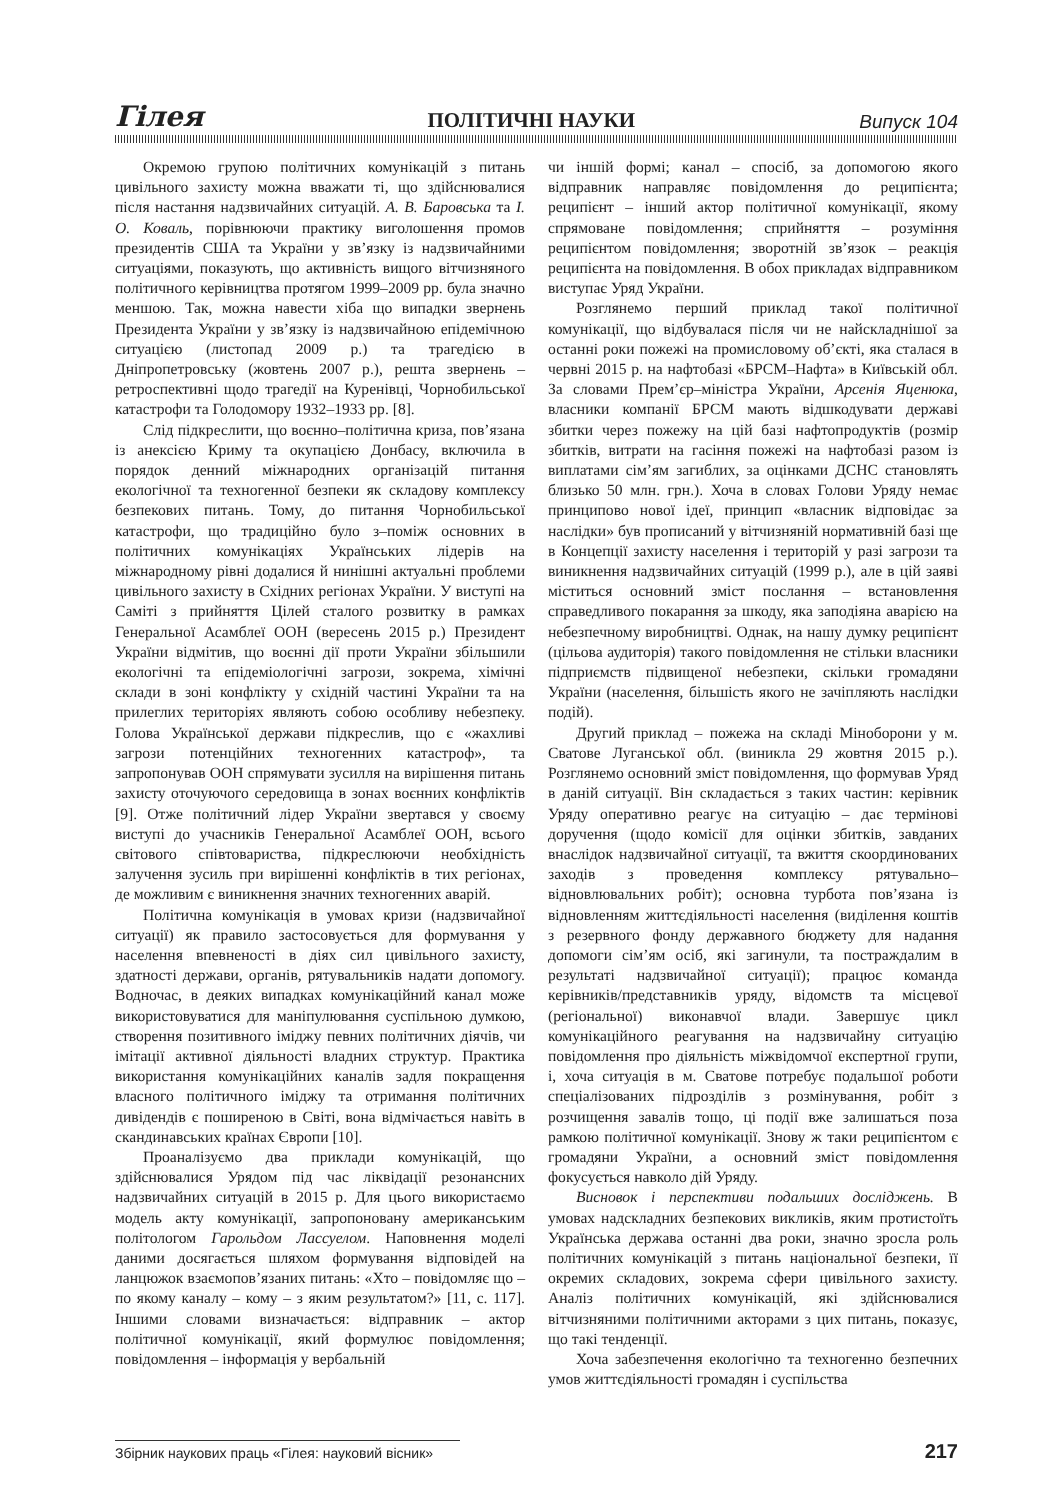Гілея ПОЛІТИЧНІ НАУКИ Випуск 104
Окремою групою політичних комунікацій з питань цивільного захисту можна вважати ті, що здійснювалися після настання надзвичайних ситуацій. А. В. Баровська та І. О. Коваль, порівнюючи практику виголошення промов президентів США та України у зв’язку із надзвичайними ситуаціями, показують, що активність вищого вітчизняного політичного керівництва протягом 1999–2009 рр. була значно меншою. Так, можна навести хіба що випадки звернень Президента України у зв’язку із надзвичайною епідемічною ситуацією (листопад 2009 р.) та трагедією в Дніпропетровську (жовтень 2007 р.), решта звернень – ретроспективні щодо трагедії на Куренівці, Чорнобильської катастрофи та Голодомору 1932–1933 рр. [8].
Слід підкреслити, що воєнно–політична криза, пов’язана із анексією Криму та окупацією Донбасу, включила в порядок денний міжнародних організацій питання екологічної та техногенної безпеки як складову комплексу безпекових питань. Тому, до питання Чорнобильської катастрофи, що традиційно було з–поміж основних в політичних комунікаціях Українських лідерів на міжнародному рівні додалися й нинішні актуальні проблеми цивільного захисту в Східних регіонах України. У виступі на Саміті з прийняття Цілей сталого розвитку в рамках Генеральної Асамблеї ООН (вересень 2015 р.) Президент України відмітив, що воєнні дії проти України збільшили екологічні та епідеміологічні загрози, зокрема, хімічні склади в зоні конфлікту у східній частині України та на прилеглих територіях являють собою особливу небезпеку. Голова Української держави підкреслив, що є «жахливі загрози потенційних техногенних катастроф», та запропонував ООН спрямувати зусилля на вирішення питань захисту оточуючого середовища в зонах воєнних конфліктів [9]. Отже політичний лідер України звертався у своєму виступі до учасників Генеральної Асамблеї ООН, всього світового співтовариства, підкреслюючи необхідність залучення зусиль при вирішенні конфліктів в тих регіонах, де можливим є виникнення значних техногенних аварій.
Політична комунікація в умовах кризи (надзвичайної ситуації) як правило застосовується для формування у населення впевненості в діях сил цивільного захисту, здатності держави, органів, рятувальників надати допомогу. Водночас, в деяких випадках комунікаційний канал може використовуватися для маніпулювання суспільною думкою, створення позитивного іміджу певних політичних діячів, чи імітації активної діяльності владних структур. Практика використання комунікаційних каналів задля покращення власного політичного іміджу та отримання політичних дивідендів є поширеною в Світі, вона відмічається навіть в скандинавських країнах Європи [10].
Проаналізуємо два приклади комунікацій, що здійснювалися Урядом під час ліквідації резонансних надзвичайних ситуацій в 2015 р. Для цього використаємо модель акту комунікації, запропоновану американським політологом Гарольдом Лассуелом. Наповнення моделі даними досягається шляхом формування відповідей на ланцюжок взаємопов’язаних питань: «Хто – повідомляє що – по якому каналу – кому – з яким результатом?» [11, с. 117]. Іншими словами визначається: відправник – актор політичної комунікації, який формулює повідомлення; повідомлення – інформація у вербальній
чи іншій формі; канал – спосіб, за допомогою якого відправник направляє повідомлення до реципієнта; реципієнт – інший актор політичної комунікації, якому спрямоване повідомлення; сприйняття – розуміння реципієнтом повідомлення; зворотній зв’язок – реакція реципієнта на повідомлення. В обох прикладах відправником виступає Уряд України.
Розглянемо перший приклад такої політичної комунікації, що відбувалася після чи не найскладнішої за останні роки пожежі на промисловому об’єкті, яка сталася в червні 2015 р. на нафтобазі «БРСМ–Нафта» в Київській обл. За словами Прем’єр–міністра України, Арсенія Яценюка, власники компанії БРСМ мають відшкодувати державі збитки через пожежу на цій базі нафтопродуктів (розмір збитків, витрати на гасіння пожежі на нафтобазі разом із виплатами сім’ям загиблих, за оцінками ДСНС становлять близько 50 млн. грн.). Хоча в словах Голови Уряду немає принципово нової ідеї, принцип «власник відповідає за наслідки» був прописаний у вітчизняній нормативній базі ще в Концепції захисту населення і територій у разі загрози та виникнення надзвичайних ситуацій (1999 р.), але в цій заяві міститься основний зміст послання – встановлення справедливого покарання за шкоду, яка заподіяна аварією на небезпечному виробництві. Однак, на нашу думку реципієнт (цільова аудиторія) такого повідомлення не стільки власники підприємств підвищеної небезпеки, скільки громадяни України (населення, більшість якого не зачіпляють наслідки подій).
Другий приклад – пожежа на складі Міноборони у м. Сватове Луганської обл. (виникла 29 жовтня 2015 р.). Розглянемо основний зміст повідомлення, що формував Уряд в даній ситуації. Він складається з таких частин: керівник Уряду оперативно реагує на ситуацію – дає термінові доручення (щодо комісії для оцінки збитків, завданих внаслідок надзвичайної ситуації, та вжиття скоординованих заходів з проведення комплексу рятувально–відновлювальних робіт); основна турбота пов’язана із відновленням життєдіяльності населення (виділення коштів з резервного фонду державного бюджету для надання допомоги сім’ям осіб, які загинули, та постраждалим в результаті надзвичайної ситуації); працює команда керівників/представників уряду, відомств та місцевої (регіональної) виконавчої влади. Завершує цикл комунікаційного реагування на надзвичайну ситуацію повідомлення про діяльність міжвідомчої експертної групи, і, хоча ситуація в м. Сватове потребує подальшої роботи спеціалізованих підрозділів з розмінування, робіт з розчищення завалів тощо, ці події вже залишаться поза рамкою політичної комунікації. Знову ж таки реципієнтом є громадяни України, а основний зміст повідомлення фокусується навколо дій Уряду.
Висновок і перспективи подальших досліджень. В умовах надскладних безпекових викликів, яким протистоїть Українська держава останні два роки, значно зросла роль політичних комунікацій з питань національної безпеки, її окремих складових, зокрема сфери цивільного захисту. Аналіз політичних комунікацій, які здійснювалися вітчизняними політичними акторами з цих питань, показує, що такі тенденції.
Хоча забезпечення екологічно та техногенно безпечних умов життєдіяльності громадян і суспільства
Збірник наукових праць «Гілея: науковий вісник» 217